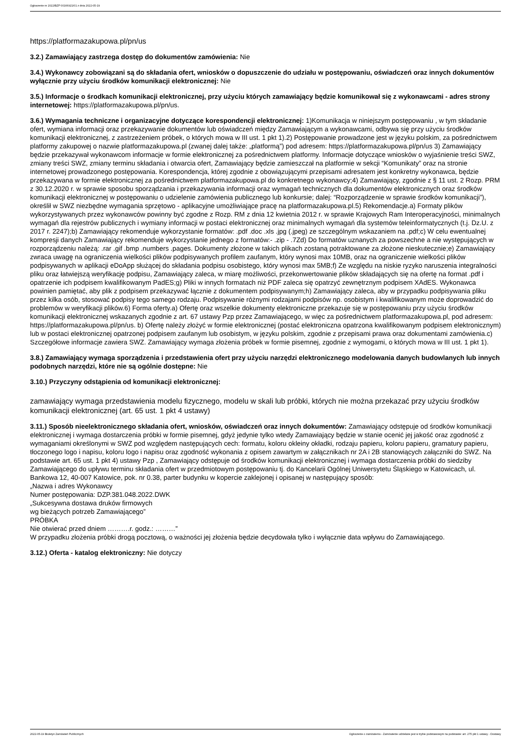Ogłoszenie nr 2022/BZP 00166921/01 z dnia 2022-05-19
https://platformazakupowa.pl/pn/us
3.2.) Zamawiający zastrzega dostęp do dokumentów zamówienia: Nie
3.4.) Wykonawcy zobowiązani są do składania ofert, wniosków o dopuszczenie do udziału w postępowaniu, oświadczeń oraz innych dokumentów wyłącznie przy użyciu środków komunikacji elektronicznej: Nie
3.5.) Informacje o środkach komunikacji elektronicznej, przy użyciu których zamawiający będzie komunikował się z wykonawcami - adres strony internetowej: https://platformazakupowa.pl/pn/us.
3.6.) Wymagania techniczne i organizacyjne dotyczące korespondencji elektronicznej: 1)Komunikacja w niniejszym postępowaniu , w tym składanie ofert, wymiana informacji oraz przekazywanie dokumentów lub oświadczeń między Zamawiającym a wykonawcami, odbywa się przy użyciu środków komunikacji elektronicznej, z zastrzeżeniem próbek, o których mowa w III ust. 1 pkt 1).2) Postępowanie prowadzone jest w języku polskim, za pośrednictwem platformy zakupowej o nazwie platformazakupowa.pl (zwanej dalej także: „platformą”) pod adresem: https://platformazakupowa.pl/pn/us 3) Zamawiający będzie przekazywał wykonawcom informacje w formie elektronicznej za pośrednictwem platformy. Informacje dotyczące wniosków o wyjaśnienie treści SWZ, zmiany treści SWZ, zmiany terminu składania i otwarcia ofert, Zamawiający będzie zamieszczał na platformie w sekcji “Komunikaty” oraz na stronie internetowej prowadzonego postępowania. Korespondencja, której zgodnie z obowiązującymi przepisami adresatem jest konkretny wykonawca, będzie przekazywana w formie elektronicznej za pośrednictwem platformazakupowa.pl do konkretnego wykonawcy;4) Zamawiający, zgodnie z § 11 ust. 2 Rozp. PRM z 30.12.2020 r. w sprawie sposobu sporządzania i przekazywania informacji oraz wymagań technicznych dla dokumentów elektronicznych oraz środków komunikacji elektronicznej w postępowaniu o udzielenie zamówienia publicznego lub konkursie; dalej: “Rozporządzenie w sprawie środków komunikacji”), określił w SWZ niezbędne wymagania sprzętowo - aplikacyjne umożliwiające pracę na platformazakupowa.pl.5) Rekomendacje.a) Formaty plików wykorzystywanych przez wykonawców powinny być zgodne z Rozp. RM z dnia 12 kwietnia 2012 r. w sprawie Krajowych Ram Interoperacyjności, minimalnych wymagań dla rejestrów publicznych i wymiany informacji w postaci elektronicznej oraz minimalnych wymagań dla systemów teleinformatycznych (t.j. Dz.U. z 2017 r. 2247);b) Zamawiający rekomenduje wykorzystanie formatów: .pdf .doc .xls .jpg (.jpeg) ze szczególnym wskazaniem na .pdf;c) W celu ewentualnej kompresji danych Zamawiający rekomenduje wykorzystanie jednego z formatów:- .zip - .7Zd) Do formatów uznanych za powszechne a nie występujących w rozporządzeniu należą: .rar .gif .bmp .numbers .pages. Dokumenty złożone w takich plikach zostaną potraktowane za złożone nieskutecznie;e) Zamawiający zwraca uwagę na ograniczenia wielkości plików podpisywanych profilem zaufanym, który wynosi max 10MB, oraz na ograniczenie wielkości plików podpisywanych w aplikacji eDoApp służącej do składania podpisu osobistego, który wynosi max 5MB;f) Ze względu na niskie ryzyko naruszenia integralności pliku oraz łatwiejszą weryfikację podpisu, Zamawiający zaleca, w miarę możliwości, przekonwertowanie plików składających się na ofertę na format .pdf i opatrzenie ich podpisem kwalifikowanym PadES;g) Pliki w innych formatach niż PDF zaleca się opatrzyć zewnętrznym podpisem XAdES. Wykonawca powinien pamiętać, aby plik z podpisem przekazywać łącznie z dokumentem podpisywanym;h) Zamawiający zaleca, aby w przypadku podpisywania pliku przez kilka osób, stosować podpisy tego samego rodzaju. Podpisywanie różnymi rodzajami podpisów np. osobistym i kwalifikowanym może doprowadzić do problemów w weryfikacji plików.6) Forma oferty.a) Ofertę oraz wszelkie dokumenty elektroniczne przekazuje się w postępowaniu przy użyciu środków komunikacji elektronicznej wskazanych zgodnie z art. 67 ustawy Pzp przez Zamawiającego, w więc za pośrednictwem platformazakupowa.pl, pod adresem: https://platformazakupowa.pl/pn/us. b) Ofertę należy złożyć w formie elektronicznej (postać elektroniczna opatrzona kwalifikowanym podpisem elektronicznym) lub w postaci elektronicznej opatrzonej podpisem zaufanym lub osobistym, w języku polskim, zgodnie z przepisami prawa oraz dokumentami zamówienia.c) Szczegółowe informacje zawiera SWZ. Zamawiający wymaga złożenia próbek w formie pisemnej, zgodnie z wymogami, o których mowa w III ust. 1 pkt 1).
3.8.) Zamawiający wymaga sporządzenia i przedstawienia ofert przy użyciu narzędzi elektronicznego modelowania danych budowlanych lub innych podobnych narzędzi, które nie są ogólnie dostępne: Nie
3.10.) Przyczyny odstąpienia od komunikacji elektronicznej:
zamawiający wymaga przedstawienia modelu fizycznego, modelu w skali lub próbki, których nie można przekazać przy użyciu środków komunikacji elektronicznej (art. 65 ust. 1 pkt 4 ustawy)
3.11.) Sposób nieelektronicznego składania ofert, wniosków, oświadczeń oraz innych dokumentów: Zamawiający odstępuje od środków komunikacji elektronicznej i wymaga dostarczenia próbki w formie pisemnej, gdyż jedynie tylko wtedy Zamawiający będzie w stanie ocenić jej jakość oraz zgodność z wymaganiami określonymi w SWZ pod względem następujących cech: formatu, koloru okleiny okładki, rodzaju papieru, koloru papieru, gramatury papieru, tłoczonego logo i napisu, koloru logo i napisu oraz zgodność wykonania z opisem zawartym w załącznikach nr 2A i 2B stanowiących załączniki do SWZ. Na podstawie art. 65 ust. 1 pkt 4) ustawy Pzp , Zamawiający odstępuje od środków komunikacji elektronicznej i wymaga dostarczenia próbki do siedziby Zamawiającego do upływu terminu składania ofert w przedmiotowym postępowaniu tj. do Kancelarii Ogólnej Uniwersytetu Śląskiego w Katowicach, ul. Bankowa 12, 40-007 Katowice, pok. nr 0.38, parter budynku w kopercie zaklejonej i opisanej w następujący sposób:
„Nazwa i adres Wykonawcy
Numer postępowania: DZP.381.048.2022.DWK
„Sukcesywna dostawa druków firmowych
wg bieżących potrzeb Zamawiającego”
PRÓBKA
Nie otwierać przed dniem ……….r. godz.: ………”
W przypadku złożenia próbki drogą pocztową, o ważności jej złożenia będzie decydowała tylko i wyłącznie data wpływu do Zamawiającego.
3.12.) Oferta - katalog elektroniczny: Nie dotyczy
2022-05-19 Biuletyn Zamówień Publicznych Ogłoszenie o zamówieniu - Zamówienie udzielane jest w trybie podstawowym na podstawie: art. 275 pkt 1 ustawy - Dostawy